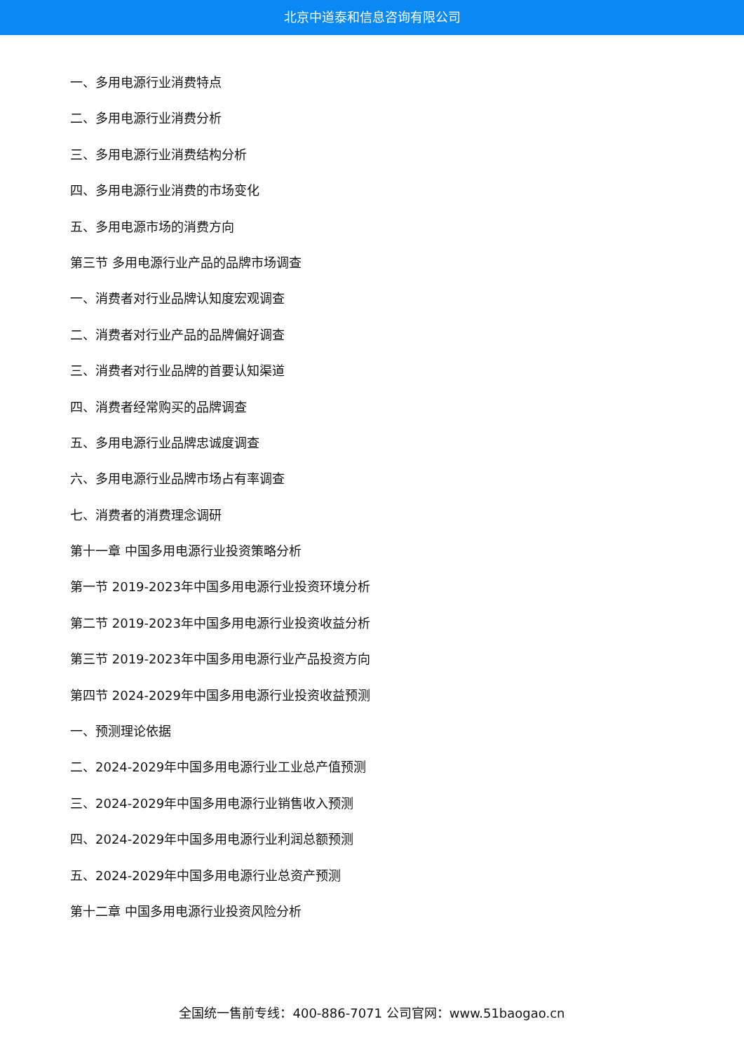北京中道泰和信息咨询有限公司
一、多用电源行业消费特点
二、多用电源行业消费分析
三、多用电源行业消费结构分析
四、多用电源行业消费的市场变化
五、多用电源市场的消费方向
第三节 多用电源行业产品的品牌市场调查
一、消费者对行业品牌认知度宏观调查
二、消费者对行业产品的品牌偏好调查
三、消费者对行业品牌的首要认知渠道
四、消费者经常购买的品牌调查
五、多用电源行业品牌忠诚度调查
六、多用电源行业品牌市场占有率调查
七、消费者的消费理念调研
第十一章 中国多用电源行业投资策略分析
第一节 2019-2023年中国多用电源行业投资环境分析
第二节 2019-2023年中国多用电源行业投资收益分析
第三节 2019-2023年中国多用电源行业产品投资方向
第四节 2024-2029年中国多用电源行业投资收益预测
一、预测理论依据
二、2024-2029年中国多用电源行业工业总产值预测
三、2024-2029年中国多用电源行业销售收入预测
四、2024-2029年中国多用电源行业利润总额预测
五、2024-2029年中国多用电源行业总资产预测
第十二章 中国多用电源行业投资风险分析
全国统一售前专线：400-886-7071 公司官网：www.51baogao.cn